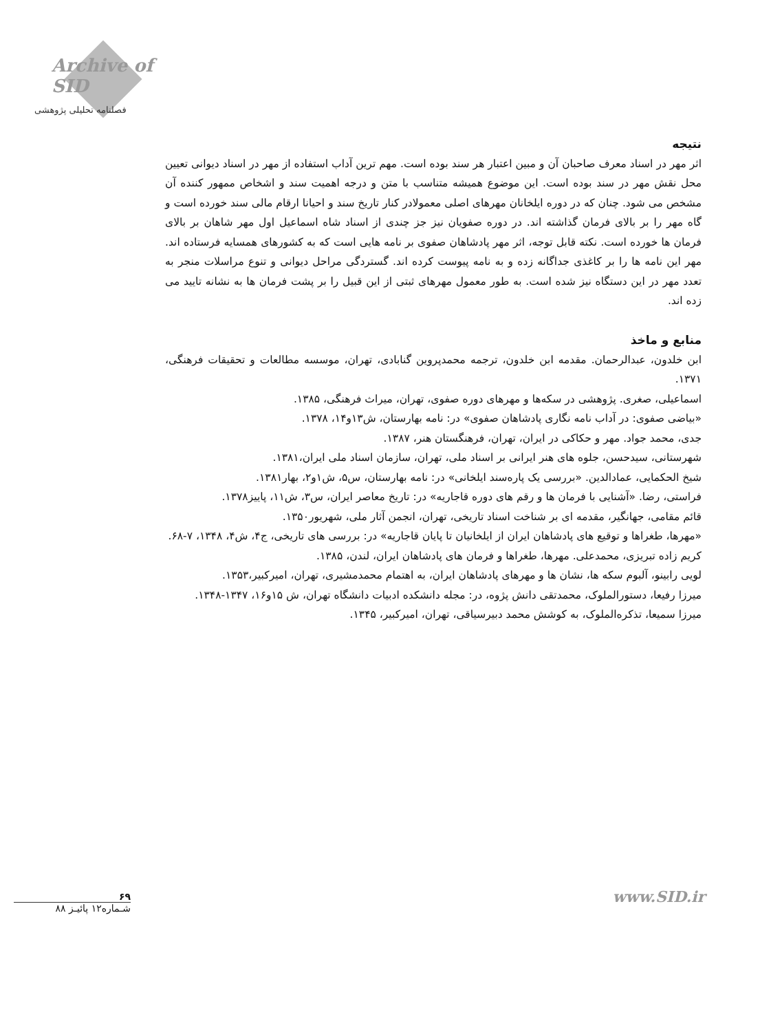Archive of SID
فصلنامه تحلیلی پژوهشی
نتیجه
اثر مهر در اسناد معرف صاحبان آن و مبین اعتبار هر سند بوده است. مهم ترین آداب استفاده از مهر در اسناد دیوانی تعیین محل نقش مهر در سند بوده است. این موضوع همیشه متناسب با متن و درجه اهمیت سند و اشخاص ممهور کننده آن مشخص می شود. چنان که در دوره ایلخانان مهرهای اصلی معمولادر کنار تاریخ سند و احیانا ارقام مالی سند خورده است و گاه مهر را بر بالای فرمان گذاشته اند. در دوره صفویان نیز جز چندی از اسناد شاه اسماعیل اول مهر شاهان بر بالای فرمان ها خورده است. نکته قابل توجه، اثر مهر پادشاهان صفوی بر نامه هایی است که به کشورهای همسایه فرستاده اند. مهر این نامه ها را بر کاغذی جداگانه زده و به نامه پیوست کرده اند. گستردگی مراحل دیوانی و تنوع مراسلات منجر به تعدد مهر در این دستگاه نیز شده است. به طور معمول مهرهای ثبتی از این قبیل را بر پشت فرمان ها به نشانه تایید می زده اند.
منابع و ماخذ
ابن خلدون، عبدالرحمان. مقدمه ابن خلدون، ترجمه محمدپروین گنابادی، تهران، موسسه مطالعات و تحقیقات فرهنگی، ۱۳۷۱.
اسماعیلی، صغری. پژوهشی در سکه‌ها و مهرهای دوره صفوی، تهران، میراث فرهنگی، ۱۳۸۵.
«بیاضی صفوی: در آداب نامه نگاری پادشاهان صفوی» در: نامه بهارستان، ش۱۳و۱۴، ۱۳۷۸.
جدی، محمد جواد. مهر و حکاکی در ایران، تهران، فرهنگستان هنر، ۱۳۸۷.
شهرستانی، سیدحسن، جلوه های هنر ایرانی بر اسناد ملی، تهران، سازمان اسناد ملی ایران،۱۳۸۱.
شیخ الحکمایی، عمادالدین. «بررسی یک پاره‌سند ایلخانی» در: نامه بهارستان، س۵، ش۱و۲، بهار۱۳۸۱.
فراستی، رضا. «آشنایی با فرمان ها و رقم های دوره قاجاریه» در: تاریخ معاصر ایران، س۳، ش۱۱، پاییز۱۳۷۸.
قائم مقامی، جهانگیر، مقدمه ای بر شناخت اسناد تاریخی، تهران، انجمن آثار ملی، شهریور۱۳۵۰.
«مهرها، طغراها و توقیع های پادشاهان ایران از ایلخانیان تا پایان قاجاریه» در: بررسی های تاریخی، ج۴، ش۴، ۱۳۴۸، ۷-۶۸.
کریم زاده تبریزی، محمدعلی. مهرها، طغراها و فرمان های پادشاهان ایران، لندن، ۱۳۸۵.
لویی رابینو، آلبوم سکه ها، نشان ها و مهرهای پادشاهان ایران، به اهتمام محمدمشیری، تهران، امیرکبیر،۱۳۵۳.
میرزا رفیعا، دستورالملوک، محمدتقی دانش پژوه، در: مجله دانشکده ادبیات دانشگاه تهران، ش ۱۵و۱۶، ۱۳۴۷-۱۳۴۸.
میرزا سمیعا، تذکره‌الملوک، به کوشش محمد دبیرسیاقی، تهران، امیرکبیر، ۱۳۴۵.
۶۹
شـماره۱۲ پائیـز ۸۸
www.SID.ir